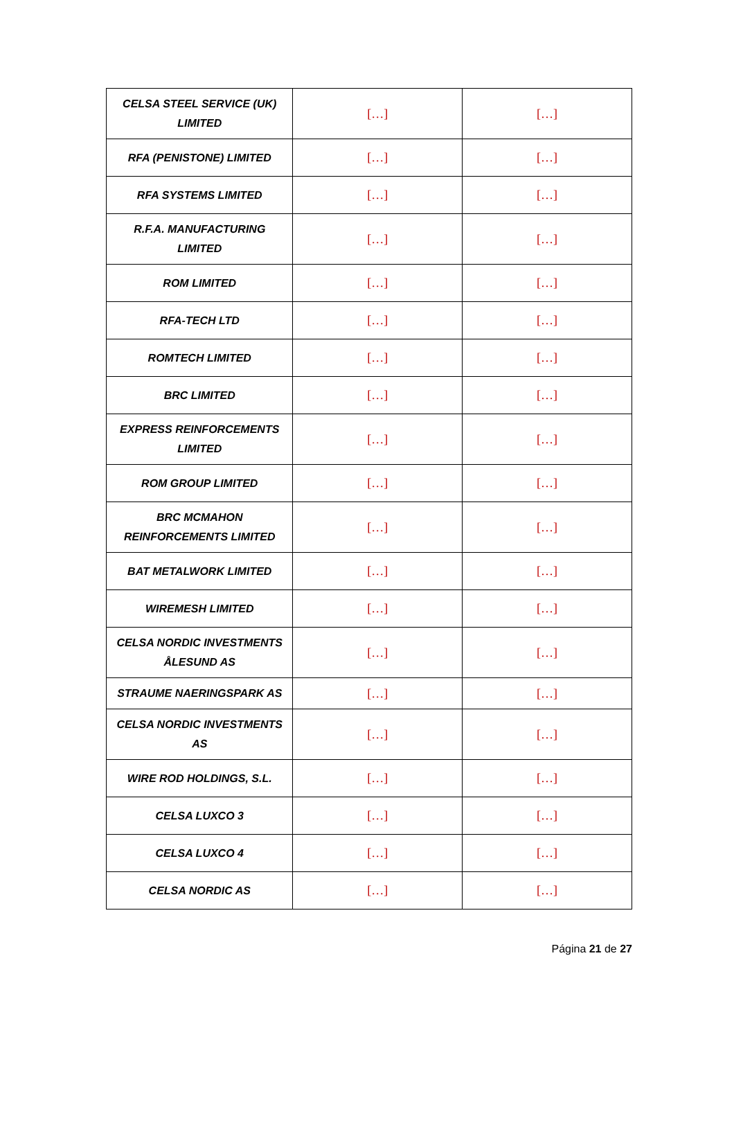| CELSA STEEL SERVICE (UK) LIMITED | […] | […] |
| RFA (PENISTONE) LIMITED | […] | […] |
| RFA SYSTEMS LIMITED | […] | […] |
| R.F.A. MANUFACTURING LIMITED | […] | […] |
| ROM LIMITED | […] | […] |
| RFA-TECH LTD | […] | […] |
| ROMTECH LIMITED | […] | […] |
| BRC LIMITED | […] | […] |
| EXPRESS REINFORCEMENTS LIMITED | […] | […] |
| ROM GROUP LIMITED | […] | […] |
| BRC MCMAHON REINFORCEMENTS LIMITED | […] | […] |
| BAT METALWORK LIMITED | […] | […] |
| WIREMESH LIMITED | […] | […] |
| CELSA NORDIC INVESTMENTS ÅLESUND AS | […] | […] |
| STRAUME NAERINGSPARK AS | […] | […] |
| CELSA NORDIC INVESTMENTS AS | […] | […] |
| WIRE ROD HOLDINGS, S.L. | […] | […] |
| CELSA LUXCO 3 | […] | […] |
| CELSA LUXCO 4 | […] | […] |
| CELSA NORDIC AS | […] | […] |
Página 21 de 27